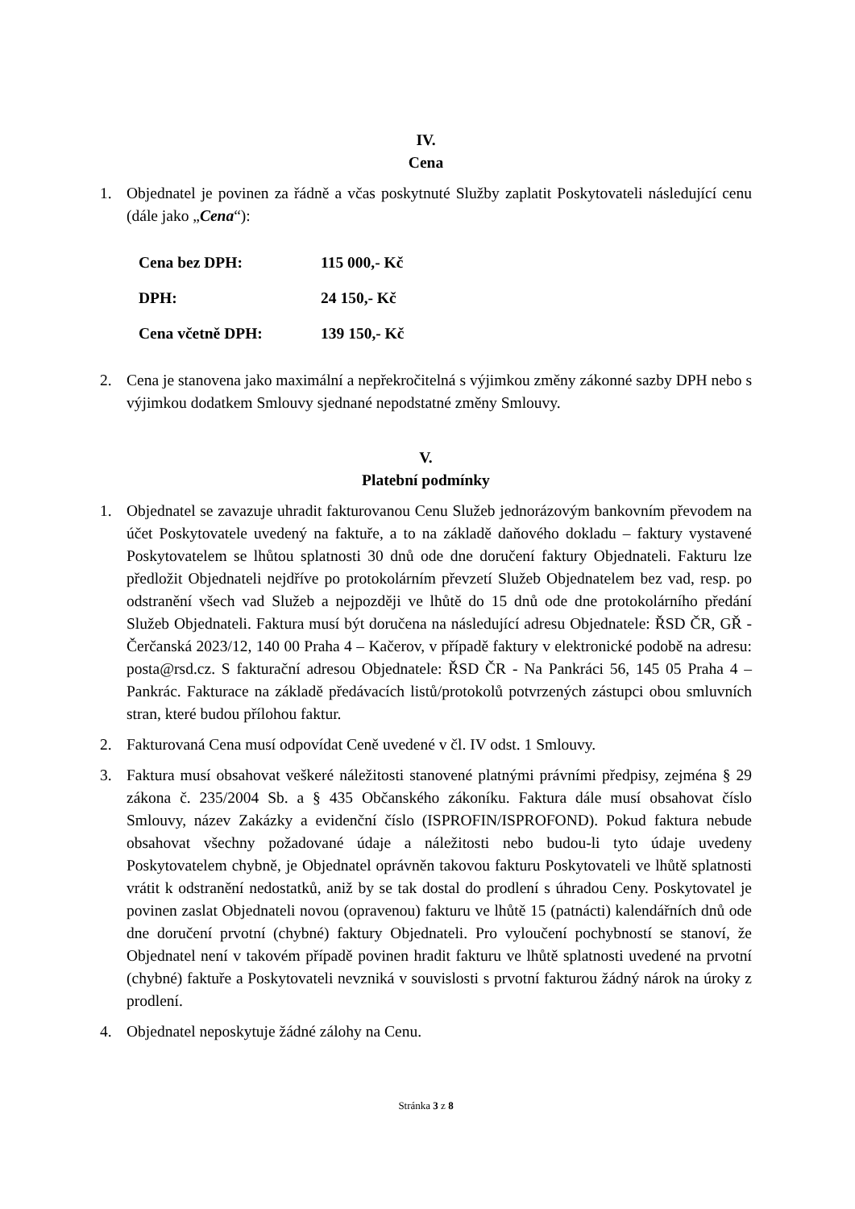IV.
Cena
1. Objednatel je povinen za řádně a včas poskytnuté Služby zaplatit Poskytovateli následující cenu (dále jako „Cena“):
| Cena bez DPH: | 115 000,- Kč |
| DPH: | 24 150,- Kč |
| Cena včetně DPH: | 139 150,- Kč |
2. Cena je stanovena jako maximální a nepřekročitelná s výjimkou změny zákonné sazby DPH nebo s výjimkou dodatkem Smlouvy sjednané nepodstatné změny Smlouvy.
V.
Platební podmínky
1. Objednatel se zavazuje uhradit fakturovanou Cenu Služeb jednorázovým bankovním převodem na účet Poskytovatele uvedený na faktuře, a to na základě daňového dokladu – faktury vystavené Poskytovatelem se lhůtou splatnosti 30 dnů ode dne doručení faktury Objednateli. Fakturu lze předložit Objednateli nejdříve po protokolárním převzetí Služeb Objednatelem bez vad, resp. po odstranění všech vad Služeb a nejpozději ve lhůtě do 15 dnů ode dne protokolárního předání Služeb Objednateli. Faktura musí být doručena na následující adresu Objednatele: ŘSD ČR, GŘ - Čerčanská 2023/12, 140 00 Praha 4 – Kačerov, v případě faktury v elektronické podobě na adresu: posta@rsd.cz. S fakturační adresou Objednatele: ŘSD ČR - Na Pankráci 56, 145 05 Praha 4 – Pankrác. Fakturace na základě předávacích listů/protokolů potvrzených zástupci obou smluvních stran, které budou přílohou faktur.
2. Fakturovaná Cena musí odpovídat Ceně uvedené v čl. IV odst. 1 Smlouvy.
3. Faktura musí obsahovat veškeré náležitosti stanovené platnými právními předpisy, zejména § 29 zákona č. 235/2004 Sb. a § 435 Občanského zákoníku. Faktura dále musí obsahovat číslo Smlouvy, název Zakázky a evidenční číslo (ISPROFIN/ISPROFOND). Pokud faktura nebude obsahovat všechny požadované údaje a náležitosti nebo budou-li tyto údaje uvedeny Poskytovatelem chybně, je Objednatel oprávněn takovou fakturu Poskytovateli ve lhůtě splatnosti vrátit k odstranění nedostatků, aniž by se tak dostal do prodlení s úhradou Ceny. Poskytovatel je povinen zaslat Objednateli novou (opravenou) fakturu ve lhůtě 15 (patnácti) kalendářních dnů ode dne doručení prvotní (chybné) faktury Objednateli. Pro vyloučení pochybností se stanoví, že Objednatel není v takovém případě povinen hradit fakturu ve lhůtě splatnosti uvedené na prvotní (chybné) faktuře a Poskytovateli nevzniká v souvislosti s prvotní fakturou žádný nárok na úroky z prodlení.
4. Objednatel neposkytuje žádné zálohy na Cenu.
Stránka 3 z 8